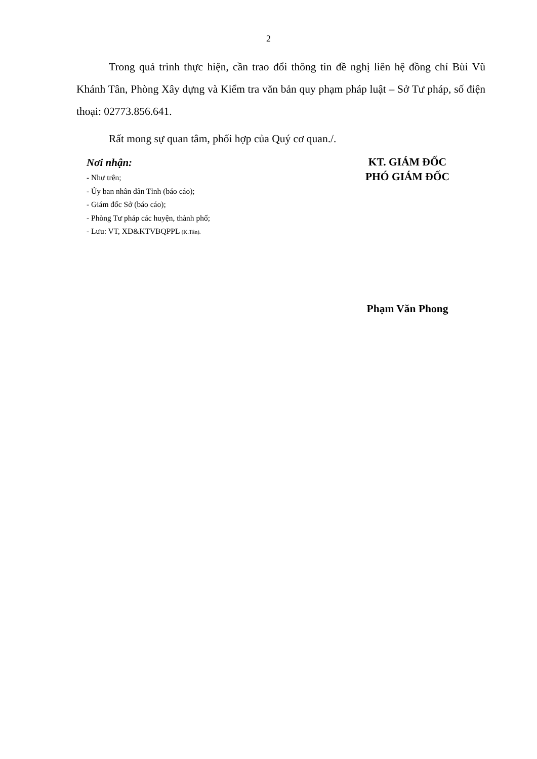2
Trong quá trình thực hiện, cần trao đổi thông tin đề nghị liên hệ đồng chí Bùi Vũ Khánh Tân, Phòng Xây dựng và Kiểm tra văn bản quy phạm pháp luật – Sở Tư pháp, số điện thoại: 02773.856.641.
Rất mong sự quan tâm, phối hợp của Quý cơ quan./.
Nơi nhận:
- Như trên;
- Ủy ban nhân dân Tỉnh (báo cáo);
- Giám đốc Sở (báo cáo);
- Phòng Tư pháp các huyện, thành phố;
- Lưu: VT, XD&KTVBQPPL (K.Tân).
KT. GIÁM ĐỐC
PHÓ GIÁM ĐỐC
Phạm Văn Phong